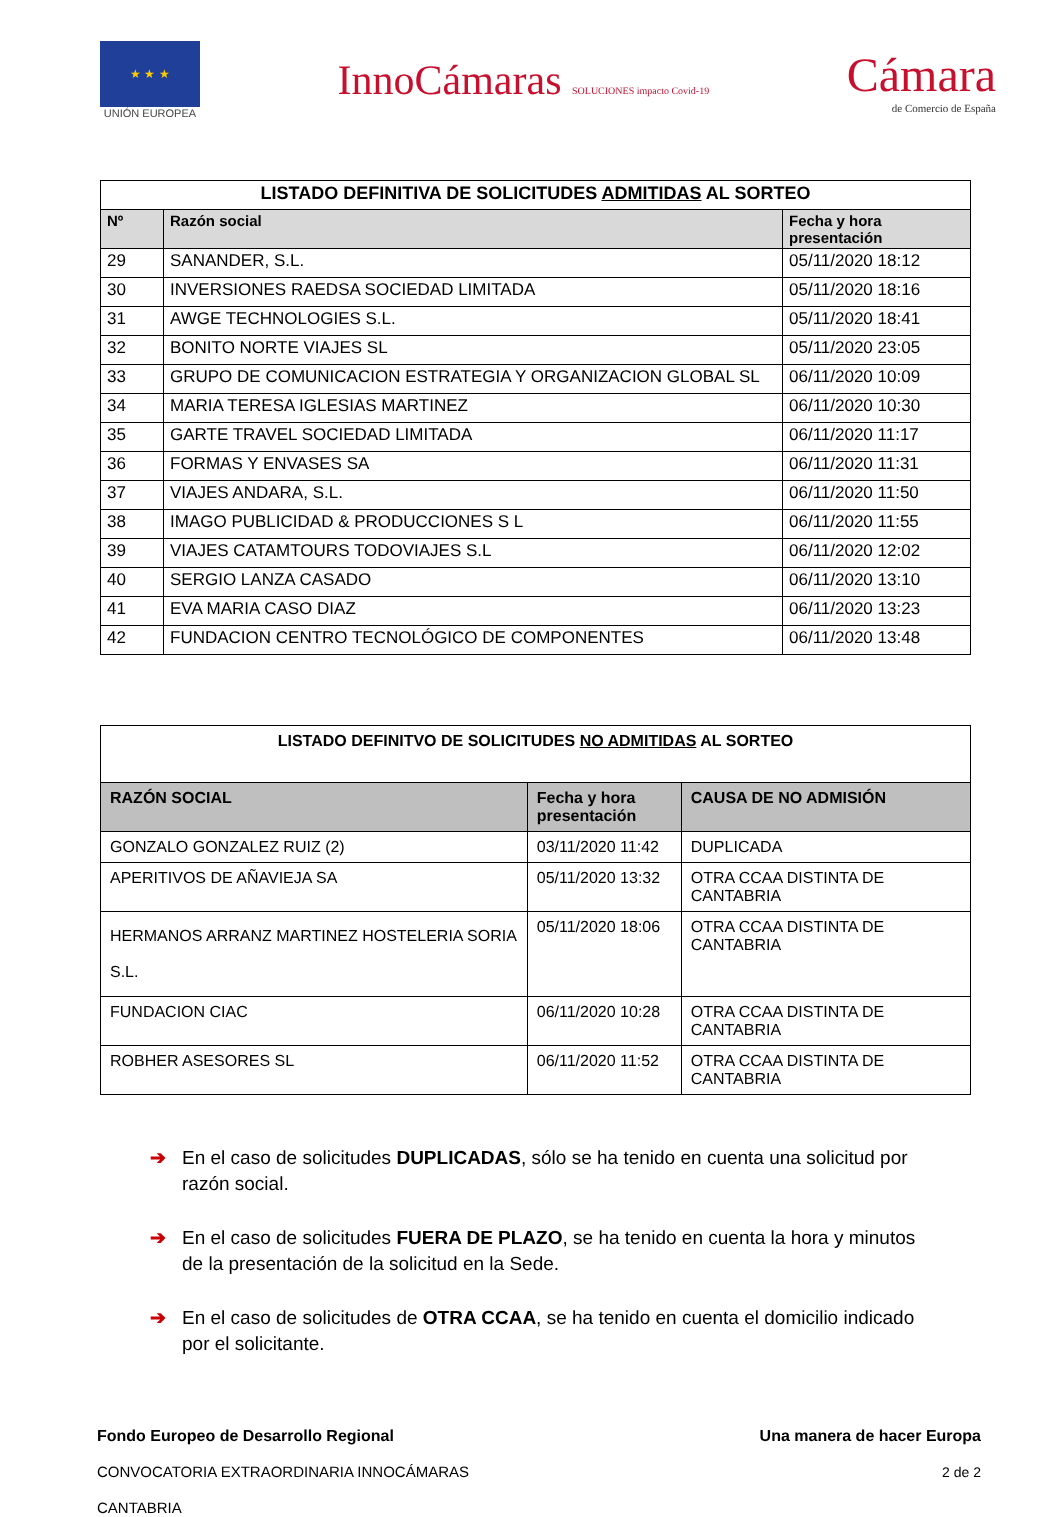★ ★ ★
UNIÓN EUROPEA
InnoCámaras SOLUCIONES impacto Covid-19
Cámara
de Comercio de España
| LISTADO DEFINITIVA DE SOLICITUDES ADMITIDAS AL SORTEO | | |
| Nº | Razón social | Fecha y hora presentación |
| 29 | SANANDER, S.L. | 05/11/2020 18:12 |
| 30 | INVERSIONES RAEDSA SOCIEDAD LIMITADA | 05/11/2020 18:16 |
| 31 | AWGE TECHNOLOGIES S.L. | 05/11/2020 18:41 |
| 32 | BONITO NORTE VIAJES SL | 05/11/2020 23:05 |
| 33 | GRUPO DE COMUNICACION ESTRATEGIA Y ORGANIZACION GLOBAL SL | 06/11/2020 10:09 |
| 34 | MARIA TERESA IGLESIAS MARTINEZ | 06/11/2020 10:30 |
| 35 | GARTE TRAVEL SOCIEDAD LIMITADA | 06/11/2020 11:17 |
| 36 | FORMAS Y ENVASES SA | 06/11/2020 11:31 |
| 37 | VIAJES ANDARA, S.L. | 06/11/2020 11:50 |
| 38 | IMAGO PUBLICIDAD & PRODUCCIONES S L | 06/11/2020 11:55 |
| 39 | VIAJES CATAMTOURS TODOVIAJES S.L | 06/11/2020 12:02 |
| 40 | SERGIO LANZA CASADO | 06/11/2020 13:10 |
| 41 | EVA MARIA CASO DIAZ | 06/11/2020 13:23 |
| 42 | FUNDACION CENTRO TECNOLÓGICO DE COMPONENTES | 06/11/2020 13:48 |
| LISTADO DEFINITVO DE SOLICITUDES NO ADMITIDAS AL SORTEO | | |
| RAZÓN SOCIAL | Fecha y hora presentación | CAUSA DE NO ADMISIÓN |
| GONZALO GONZALEZ RUIZ (2) | 03/11/2020 11:42 | DUPLICADA |
| APERITIVOS DE AÑAVIEJA SA | 05/11/2020 13:32 | OTRA CCAA DISTINTA DE CANTABRIA |
| HERMANOS ARRANZ MARTINEZ HOSTELERIA SORIA S.L. | 05/11/2020 18:06 | OTRA CCAA DISTINTA DE CANTABRIA |
| FUNDACION CIAC | 06/11/2020 10:28 | OTRA CCAA DISTINTA DE CANTABRIA |
| ROBHER ASESORES SL | 06/11/2020 11:52 | OTRA CCAA DISTINTA DE CANTABRIA |
➔ En el caso de solicitudes DUPLICADAS, sólo se ha tenido en cuenta una solicitud por razón social.
➔ En el caso de solicitudes FUERA DE PLAZO, se ha tenido en cuenta la hora y minutos de la presentación de la solicitud en la Sede.
➔ En el caso de solicitudes de OTRA CCAA, se ha tenido en cuenta el domicilio indicado por el solicitante.
Fondo Europeo de Desarrollo Regional
CONVOCATORIA EXTRAORDINARIA INNOCÁMARAS
CANTABRIA
Una manera de hacer Europa
2 de 2